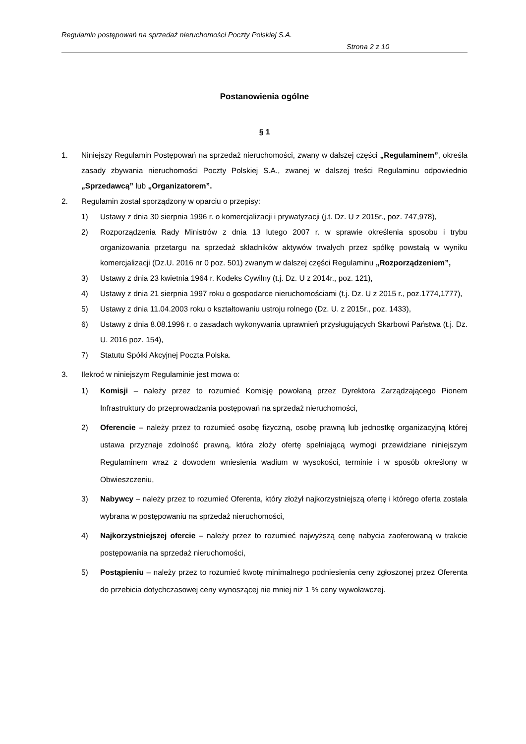Regulamin postępowań na sprzedaż nieruchomości Poczty Polskiej S.A.
Strona 2 z 10
Postanowienia ogólne
§ 1
1. Niniejszy Regulamin Postępowań na sprzedaż nieruchomości, zwany w dalszej części „Regulaminem”, określa zasady zbywania nieruchomości Poczty Polskiej S.A., zwanej w dalszej treści Regulaminu odpowiednio „Sprzedawcą” lub „Organizatorem”.
2. Regulamin został sporządzony w oparciu o przepisy:
1) Ustawy z dnia 30 sierpnia 1996 r. o komercjalizacji i prywatyzacji (j.t. Dz. U z 2015r., poz. 747,978),
2) Rozporządzenia Rady Ministrów z dnia 13 lutego 2007 r. w sprawie określenia sposobu i trybu organizowania przetargu na sprzedaż składników aktywów trwałych przez spółkę powstałą w wyniku komercjalizacji (Dz.U. 2016 nr 0 poz. 501) zwanym w dalszej części Regulaminu „Rozporządzeniem”,
3) Ustawy z dnia 23 kwietnia 1964 r. Kodeks Cywilny (t.j. Dz. U z 2014r., poz. 121),
4) Ustawy z dnia 21 sierpnia 1997 roku o gospodarce nieruchomościami (t.j. Dz. U z 2015 r., poz.1774,1777),
5) Ustawy z dnia 11.04.2003 roku o kształtowaniu ustroju rolnego (Dz. U. z 2015r., poz. 1433),
6) Ustawy z dnia 8.08.1996 r. o zasadach wykonywania uprawnień przysługujących Skarbowi Państwa (t.j. Dz. U. 2016 poz. 154),
7) Statutu Spółki Akcyjnej Poczta Polska.
3. Ilekroć w niniejszym Regulaminie jest mowa o:
1) Komisji – należy przez to rozumieć Komisję powołaną przez Dyrektora Zarządzającego Pionem Infrastruktury do przeprowadzania postępowań na sprzedaż nieruchomości,
2) Oferencie – należy przez to rozumieć osobę fizyczną, osobę prawną lub jednostkę organizacyjną której ustawa przyznaje zdolność prawną, która złoży ofertę spełniającą wymogi przewidziane niniejszym Regulaminem wraz z dowodem wniesienia wadium w wysokości, terminie i w sposób określony w Obwieszczeniu,
3) Nabywcy – należy przez to rozumieć Oferenta, który złożył najkorzystniejszą ofertę i którego oferta została wybrana w postępowaniu na sprzedaż nieruchomości,
4) Najkorzystniejszej ofercie – należy przez to rozumieć najwyższą cenę nabycia zaoferowaną w trakcie postępowania na sprzedaż nieruchomości,
5) Postąpieniu – należy przez to rozumieć kwotę minimalnego podniesienia ceny zgłoszonej przez Oferenta do przebicia dotychczasowej ceny wynoszącej nie mniej niż 1 % ceny wywoławczej.